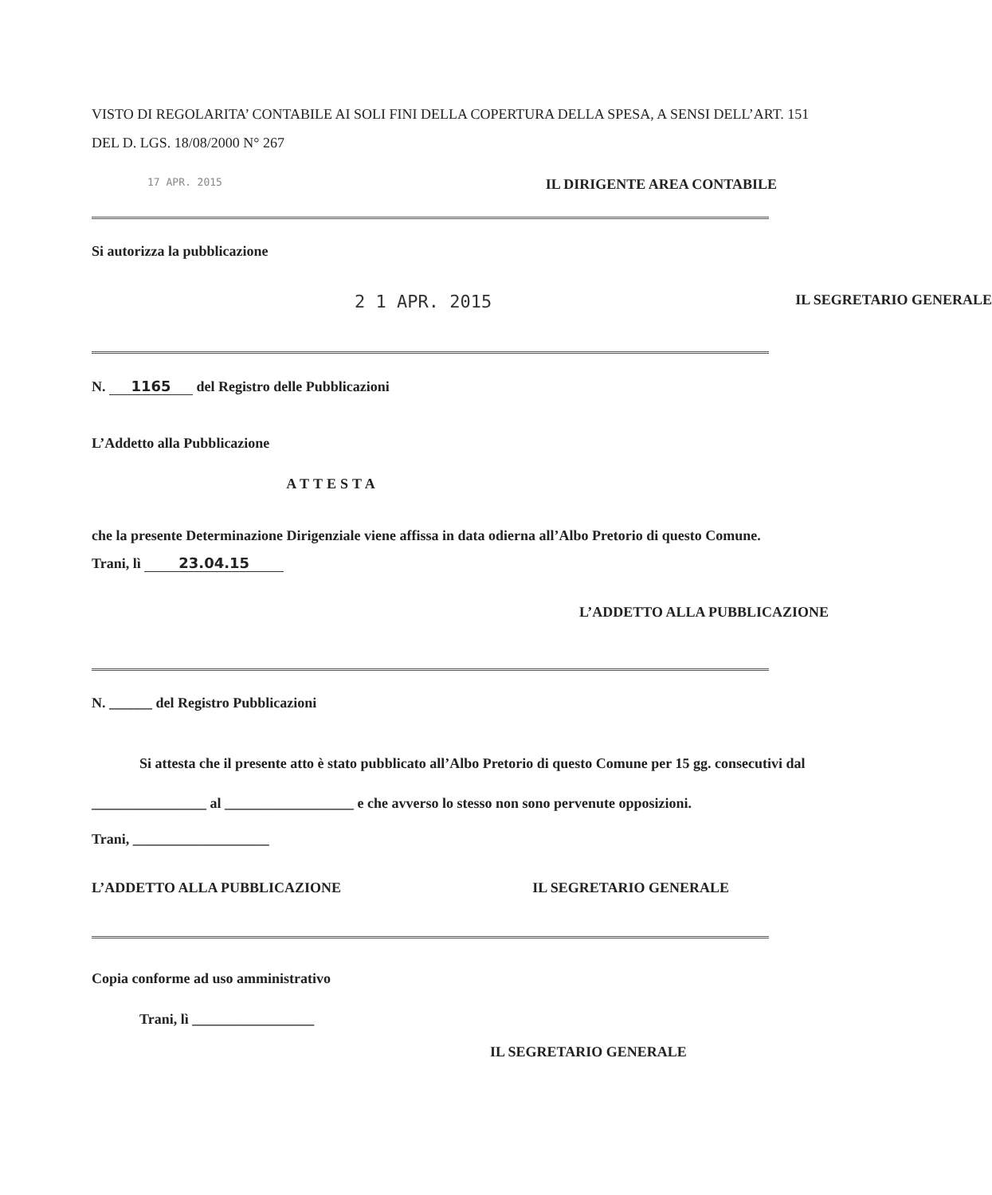VISTO DI REGOLARITA’ CONTABILE AI SOLI FINI DELLA COPERTURA DELLA SPESA, A SENSI DELL’ART. 151 DEL D. LGS. 18/08/2000 N° 267
17 APR. 2015 IL DIRIGENTE AREA CONTABILE
Si autorizza la pubblicazione
2 1 APR. 2015 IL SEGRETARIO GENERALE
N. 1165 del Registro delle Pubblicazioni
L’Addetto alla Pubblicazione
ATTESTA
che la presente Determinazione Dirigenziale viene affissa in data odierna all’Albo Pretorio di questo Comune.
Trani, lì 23.04.15
L’ADDETTO ALLA PUBBLICAZIONE
N. ______ del Registro Pubblicazioni
Si attesta che il presente atto è stato pubblicato all’Albo Pretorio di questo Comune per 15 gg. consecutivi dal ________________ al __________________ e che avverso lo stesso non sono pervenute opposizioni.
Trani, ___________________
L’ADDETTO ALLA PUBBLICAZIONE IL SEGRETARIO GENERALE
Copia conforme ad uso amministrativo
Trani, lì _________________
IL SEGRETARIO GENERALE